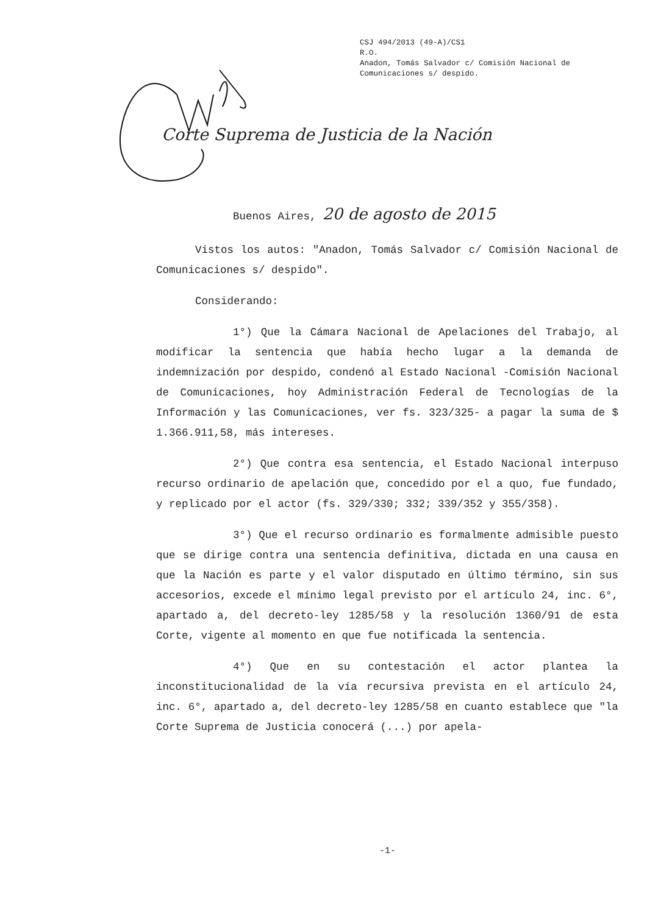CSJ 494/2013 (49-A)/CS1
R.O.
Anadon, Tomás Salvador c/ Comisión Nacional de
Comunicaciones s/ despido.
Corte Suprema de Justicia de la Nación
Buenos Aires, 20 de agosto de 2015
Vistos los autos: "Anadon, Tomás Salvador c/ Comisión Nacional de Comunicaciones s/ despido".
Considerando:
1°) Que la Cámara Nacional de Apelaciones del Trabajo, al modificar la sentencia que había hecho lugar a la demanda de indemnización por despido, condenó al Estado Nacional -Comisión Nacional de Comunicaciones, hoy Administración Federal de Tecnologías de la Información y las Comunicaciones, ver fs. 323/325- a pagar la suma de $ 1.366.911,58, más intereses.
2°) Que contra esa sentencia, el Estado Nacional interpuso recurso ordinario de apelación que, concedido por el a quo, fue fundado, y replicado por el actor (fs. 329/330; 332; 339/352 y 355/358).
3°) Que el recurso ordinario es formalmente admisible puesto que se dirige contra una sentencia definitiva, dictada en una causa en que la Nación es parte y el valor disputado en último término, sin sus accesorios, excede el mínimo legal previsto por el artículo 24, inc. 6°, apartado a, del decreto-ley 1285/58 y la resolución 1360/91 de esta Corte, vigente al momento en que fue notificada la sentencia.
4°) Que en su contestación el actor plantea la inconstitucionalidad de la vía recursiva prevista en el artículo 24, inc. 6°, apartado a, del decreto-ley 1285/58 en cuanto establece que "la Corte Suprema de Justicia conocerá (...) por apela-
-1-